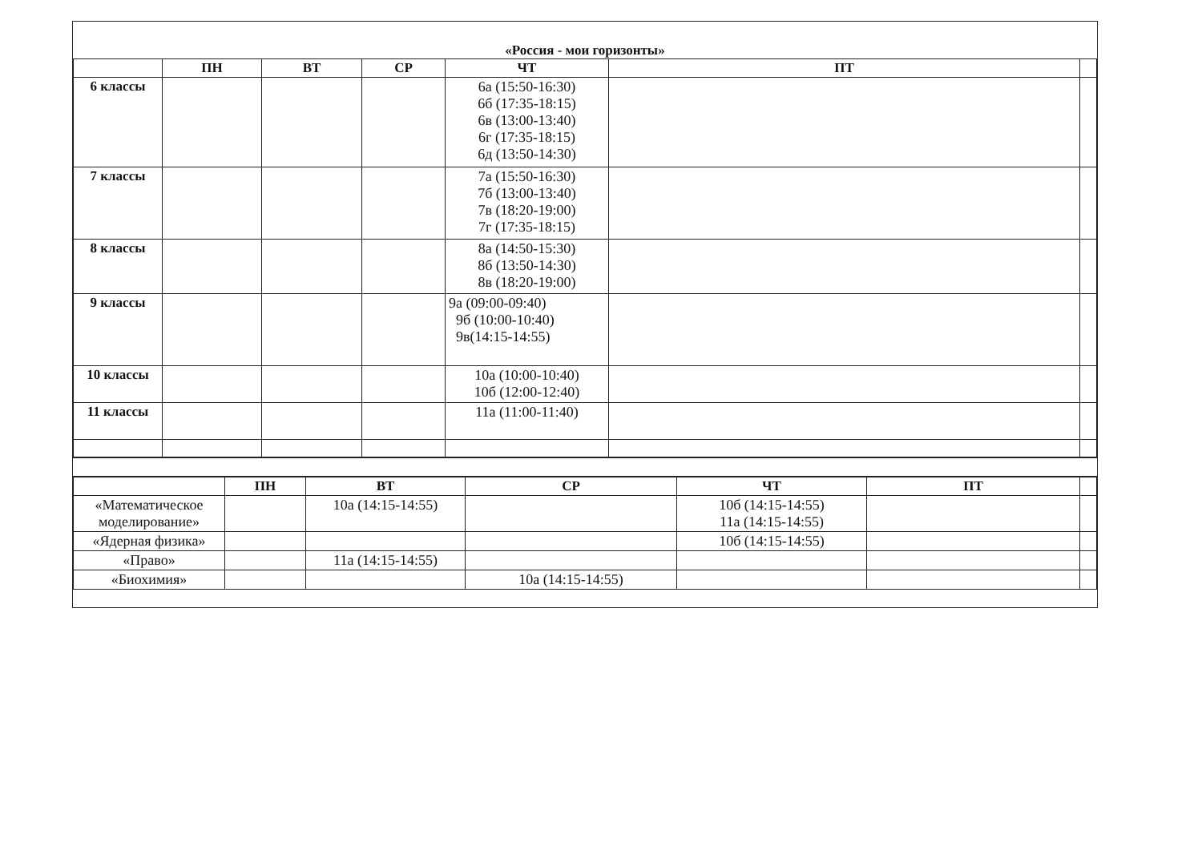«Россия - мои горизонты»
| | ПН | ВТ | СР | ЧТ | ПТ | |
| --- | --- | --- | --- | --- | --- | --- |
| 6 классы | | | | 6а (15:50-16:30) 6б (17:35-18:15) 6в (13:00-13:40) 6г (17:35-18:15) 6д (13:50-14:30) | | |
| 7 классы | | | | 7а (15:50-16:30) 7б (13:00-13:40) 7в (18:20-19:00) 7г (17:35-18:15) | | |
| 8 классы | | | | 8а (14:50-15:30) 8б (13:50-14:30) 8в (18:20-19:00) | | |
| 9 классы | | | | 9а (09:00-09:40) 9б (10:00-10:40) 9в(14:15-14:55) | | |
| 10 классы | | | | 10а (10:00-10:40) 10б (12:00-12:40) | | |
| 11 классы | | | | 11а (11:00-11:40) | | |
| | ПН | ВТ | СР | ЧТ | ПТ | |
| --- | --- | --- | --- | --- | --- | --- |
| «Математическое моделирование» | | 10а (14:15-14:55) | | 10б (14:15-14:55) 11а (14:15-14:55) | | |
| «Ядерная физика» | | | | 10б (14:15-14:55) | | |
| «Право» | | 11а (14:15-14:55) | | | | |
| «Биохимия» | | | 10а (14:15-14:55) | | | |